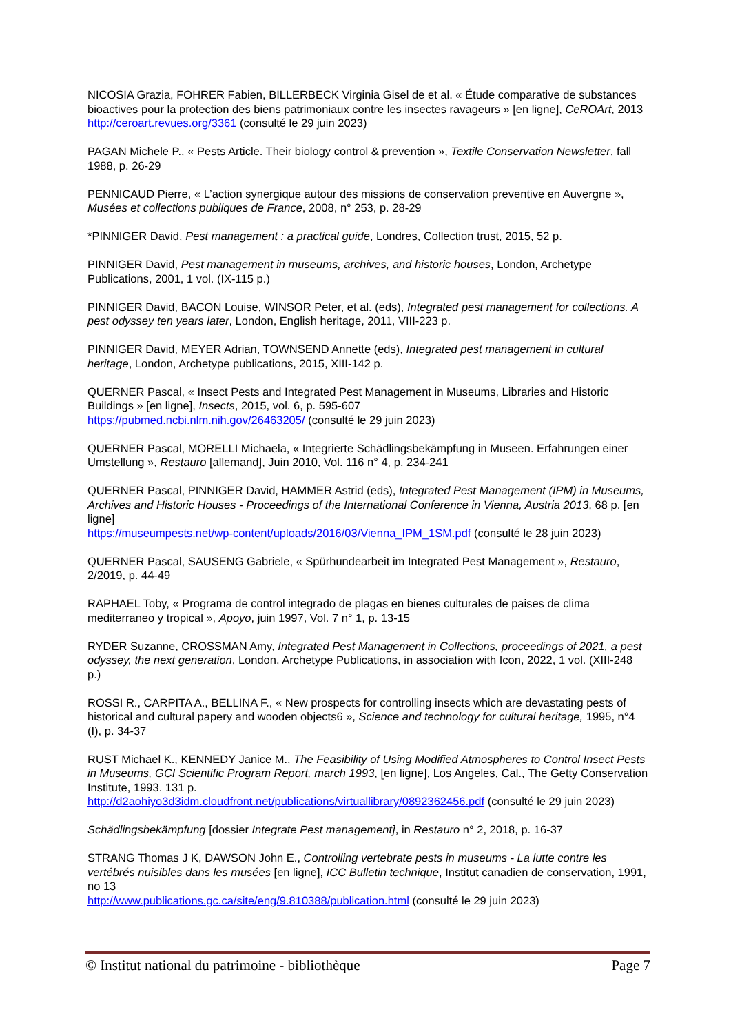NICOSIA Grazia, FOHRER Fabien, BILLERBECK Virginia Gisel de et al. « Étude comparative de substances bioactives pour la protection des biens patrimoniaux contre les insectes ravageurs » [en ligne], CeROArt, 2013 http://ceroart.revues.org/3361 (consulté le 29 juin 2023)
PAGAN Michele P., « Pests Article. Their biology control & prevention », Textile Conservation Newsletter, fall 1988, p. 26-29
PENNICAUD Pierre, « L’action synergique autour des missions de conservation preventive en Auvergne », Musées et collections publiques de France, 2008, n° 253, p. 28-29
*PINNIGER David, Pest management : a practical guide, Londres, Collection trust, 2015, 52 p.
PINNIGER David, Pest management in museums, archives, and historic houses, London, Archetype Publications, 2001, 1 vol. (IX-115 p.)
PINNIGER David, BACON Louise, WINSOR Peter, et al. (eds), Integrated pest management for collections. A pest odyssey ten years later, London, English heritage, 2011, VIII-223 p.
PINNIGER David, MEYER Adrian, TOWNSEND Annette (eds), Integrated pest management in cultural heritage, London, Archetype publications, 2015, XIII-142 p.
QUERNER Pascal, « Insect Pests and Integrated Pest Management in Museums, Libraries and Historic Buildings » [en ligne], Insects, 2015, vol. 6, p. 595-607
https://pubmed.ncbi.nlm.nih.gov/26463205/ (consulté le 29 juin 2023)
QUERNER Pascal, MORELLI Michaela, « Integrierte Schädlingsbekämpfung in Museen. Erfahrungen einer Umstellung », Restauro [allemand], Juin 2010, Vol. 116 n° 4, p. 234-241
QUERNER Pascal, PINNIGER David, HAMMER Astrid (eds), Integrated Pest Management (IPM) in Museums, Archives and Historic Houses - Proceedings of the International Conference in Vienna, Austria 2013, 68 p. [en ligne]
https://museumpests.net/wp-content/uploads/2016/03/Vienna_IPM_1SM.pdf (consulté le 28 juin 2023)
QUERNER Pascal, SAUSENG Gabriele, « Spürhundearbeit im Integrated Pest Management », Restauro, 2/2019, p. 44-49
RAPHAEL Toby, « Programa de control integrado de plagas en bienes culturales de paises de clima mediterraneo y tropical », Apoyo, juin 1997, Vol. 7 n° 1, p. 13-15
RYDER Suzanne, CROSSMAN Amy, Integrated Pest Management in Collections, proceedings of 2021, a pest odyssey, the next generation, London, Archetype Publications, in association with Icon, 2022, 1 vol. (XIII-248 p.)
ROSSI R., CARPITA A., BELLINA F., « New prospects for controlling insects which are devastating pests of historical and cultural papery and wooden objects6 », Science and technology for cultural heritage, 1995, n°4 (I), p. 34-37
RUST Michael K., KENNEDY Janice M., The Feasibility of Using Modified Atmospheres to Control Insect Pests in Museums, GCI Scientific Program Report, march 1993, [en ligne], Los Angeles, Cal., The Getty Conservation Institute, 1993. 131 p.
http://d2aohiyo3d3idm.cloudfront.net/publications/virtuallibrary/0892362456.pdf (consulté le 29 juin 2023)
Schädlingsbekämpfung [dossier Integrate Pest management], in Restauro n° 2, 2018, p. 16-37
STRANG Thomas J K, DAWSON John E., Controlling vertebrate pests in museums - La lutte contre les vertébrés nuisibles dans les musées [en ligne], ICC Bulletin technique, Institut canadien de conservation, 1991, no 13
http://www.publications.gc.ca/site/eng/9.810388/publication.html (consulté le 29 juin 2023)
© Institut national du patrimoine - bibliothèque Page 7